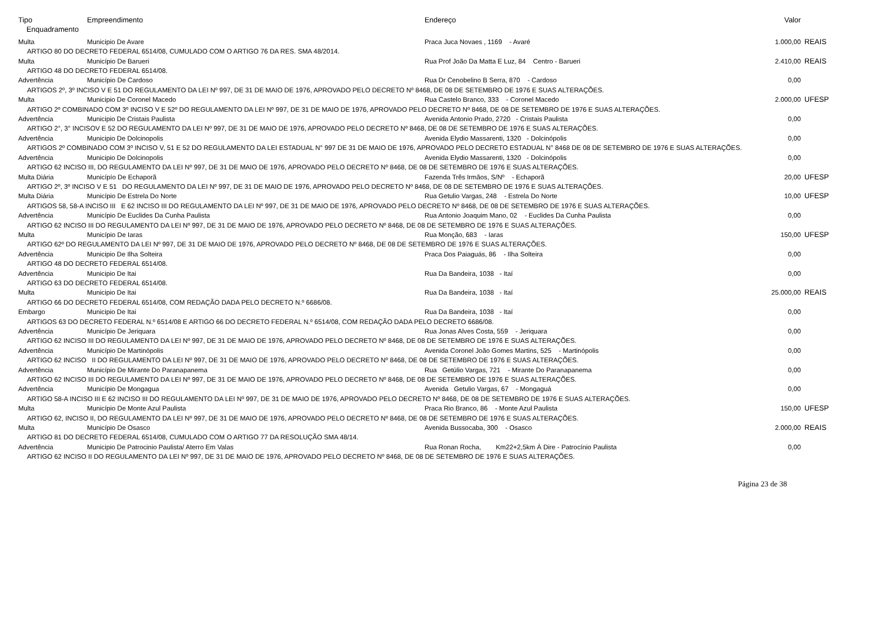| Tipo | Empreendimento | Endereço | Valor | |
| --- | --- | --- | --- | --- |
| Enquadramento | | | | |
| Multa | Municipio De Avare | Praca Juca Novaes , 1169 - Avaré | 1.000,00 | REAIS |
| ARTIGO 80 DO DECRETO FEDERAL 6514/08, CUMULADO COM O ARTIGO 76 DA RES. SMA 48/2014. | | | | |
| Multa | Município De Barueri | Rua Prof João Da Matta E Luz, 84 Centro - Barueri | 2.410,00 | REAIS |
| ARTIGO 48 DO DECRETO FEDERAL 6514/08. | | | | |
| Advertência | Município De Cardoso | Rua Dr Cenobelino B Serra, 870 - Cardoso | 0,00 | |
| ARTIGOS 2º, 3º INCISO V E 51 DO REGULAMENTO DA LEI Nº 997, DE 31 DE MAIO DE 1976, APROVADO PELO DECRETO Nº 8468, DE 08 DE SETEMBRO DE 1976 E SUAS ALTERAÇÕES. | | | | |
| Multa | Municipio De Coronel Macedo | Rua Castelo Branco, 333 - Coronel Macedo | 2.000,00 | UFESP |
| ARTIGO 2º COMBINADO COM 3º INCISO V E 52º DO REGULAMENTO DA LEI Nº 997, DE 31 DE MAIO DE 1976, APROVADO PELO DECRETO Nº 8468, DE 08 DE SETEMBRO DE 1976 E SUAS ALTERAÇÕES. | | | | |
| Advertência | Municipio De Cristais Paulista | Avenida Antonio Prado, 2720 - Cristais Paulista | 0,00 | |
| ARTIGO 2°, 3° INCISOV E 52 DO REGULAMENTO DA LEI Nº 997, DE 31 DE MAIO DE 1976, APROVADO PELO DECRETO Nº 8468, DE 08 DE SETEMBRO DE 1976 E SUAS ALTERAÇÕES. | | | | |
| Advertência | Municipio De Dolcinopolis | Avenida Elydio Massarenti, 1320 - Dolcinópolis | 0,00 | |
| ARTIGOS 2º COMBINADO COM 3º INCISO V, 51 E 52 DO REGULAMENTO DA LEI ESTADUAL N° 997 DE 31 DE MAIO DE 1976, APROVADO PELO DECRETO ESTADUAL N° 8468 DE 08 DE SETEMBRO DE 1976 E SUAS ALTERAÇÕES. | | | | |
| Advertência | Municipio De Dolcinopolis | Avenida Elydio Massarenti, 1320 - Dolcinópolis | 0,00 | |
| ARTIGO 62 INCISO III, DO REGULAMENTO DA LEI Nº 997, DE 31 DE MAIO DE 1976, APROVADO PELO DECRETO Nº 8468, DE 08 DE SETEMBRO DE 1976 E SUAS ALTERAÇÕES. | | | | |
| Multa Diária | Municípío De Echaporã | Fazenda Três Irmãos, S/Nº - Echaporã | 20,00 | UFESP |
| ARTIGO 2º, 3º INCISO V E 51 DO REGULAMENTO DA LEI Nº 997, DE 31 DE MAIO DE 1976, APROVADO PELO DECRETO Nº 8468, DE 08 DE SETEMBRO DE 1976 E SUAS ALTERAÇÕES. | | | | |
| Multa Diária | Município De Estrela Do Norte | Rua Getulio Vargas, 248 - Estrela Do Norte | 10,00 | UFESP |
| ARTIGOS 58, 58-A INCISO III E 62 INCISO III DO REGULAMENTO DA LEI Nº 997, DE 31 DE MAIO DE 1976, APROVADO PELO DECRETO Nº 8468, DE 08 DE SETEMBRO DE 1976 E SUAS ALTERAÇÕES. | | | | |
| Advertência | Município De Euclides Da Cunha Paulista | Rua Antonio Joaquim Mano, 02 - Euclides Da Cunha Paulista | 0,00 | |
| ARTIGO 62 INCISO III DO REGULAMENTO DA LEI Nº 997, DE 31 DE MAIO DE 1976, APROVADO PELO DECRETO Nº 8468, DE 08 DE SETEMBRO DE 1976 E SUAS ALTERAÇÕES. | | | | |
| Multa | Município De Iaras | Rua Monção, 683 - Iaras | 150,00 | UFESP |
| ARTIGO 62º DO REGULAMENTO DA LEI Nº 997, DE 31 DE MAIO DE 1976, APROVADO PELO DECRETO Nº 8468, DE 08 DE SETEMBRO DE 1976 E SUAS ALTERAÇÕES. | | | | |
| Advertência | Municipio De Ilha Solteira | Praca Dos Paiaguás, 86 - Ilha Solteira | 0,00 | |
| ARTIGO 48 DO DECRETO FEDERAL 6514/08. | | | | |
| Advertência | Municipio De Itai | Rua Da Bandeira, 1038 - Itaí | 0,00 | |
| ARTIGO 63 DO DECRETO FEDERAL 6514/08. | | | | |
| Multa | Municipio De Itai | Rua Da Bandeira, 1038 - Itaí | 25.000,00 | REAIS |
| ARTIGO 66 DO DECRETO FEDERAL 6514/08, COM REDAÇÃO DADA PELO DECRETO N.º 6686/08. | | | | |
| Embargo | Municipio De Itai | Rua Da Bandeira, 1038 - Itaí | 0,00 | |
| ARTIGOS 63 DO DECRETO FEDERAL N.º 6514/08 E ARTIGO 66 DO DECRETO FEDERAL N.º 6514/08, COM REDAÇÃO DADA PELO DECRETO 6686/08. | | | | |
| Advertência | Município De Jeriquara | Rua Jonas Alves Costa, 559 - Jeriquara | 0,00 | |
| ARTIGO 62 INCISO III DO REGULAMENTO DA LEI Nº 997, DE 31 DE MAIO DE 1976, APROVADO PELO DECRETO Nº 8468, DE 08 DE SETEMBRO DE 1976 E SUAS ALTERAÇÕES. | | | | |
| Advertência | Município De Martinópolis | Avenida Coronel João Gomes Martins, 525 - Martinópolis | 0,00 | |
| ARTIGO 62 INCISO II DO REGULAMENTO DA LEI Nº 997, DE 31 DE MAIO DE 1976, APROVADO PELO DECRETO Nº 8468, DE 08 DE SETEMBRO DE 1976 E SUAS ALTERAÇÕES. | | | | |
| Advertência | Município De Mirante Do Paranapanema | Rua Getúlio Vargas, 721 - Mirante Do Paranapanema | 0,00 | |
| ARTIGO 62 INCISO III DO REGULAMENTO DA LEI Nº 997, DE 31 DE MAIO DE 1976, APROVADO PELO DECRETO Nº 8468, DE 08 DE SETEMBRO DE 1976 E SUAS ALTERAÇÕES. | | | | |
| Advertência | Município De Mongagua | Avenida Getulio Vargas, 67 - Mongaguá | 0,00 | |
| ARTIGO 58-A INCISO III E 62 INCISO III DO REGULAMENTO DA LEI Nº 997, DE 31 DE MAIO DE 1976, APROVADO PELO DECRETO Nº 8468, DE 08 DE SETEMBRO DE 1976 E SUAS ALTERAÇÕES. | | | | |
| Multa | Município De Monte Azul Paulista | Praca Rio Branco, 86 - Monte Azul Paulista | 150,00 | UFESP |
| ARTIGO 62, INCISO II, DO REGULAMENTO DA LEI Nº 997, DE 31 DE MAIO DE 1976, APROVADO PELO DECRETO Nº 8468, DE 08 DE SETEMBRO DE 1976 E SUAS ALTERAÇÕES. | | | | |
| Multa | Município De Osasco | Avenida Bussocaba, 300 - Osasco | 2.000,00 | REAIS |
| ARTIGO 81 DO DECRETO FEDERAL 6514/08, CUMULADO COM O ARTIGO 77 DA RESOLUÇÃO SMA 48/14. | | | | |
| Advertência | Municipio De Patrocinio Paulista/ Aterro Em Valas | Rua Ronan Rocha, Km22+2,5km À Dire - Patrocínio Paulista | 0,00 | |
| ARTIGO 62 INCISO II DO REGULAMENTO DA LEI Nº 997, DE 31 DE MAIO DE 1976, APROVADO PELO DECRETO Nº 8468, DE 08 DE SETEMBRO DE 1976 E SUAS ALTERAÇÕES. | | | | |
Página 23 de 38